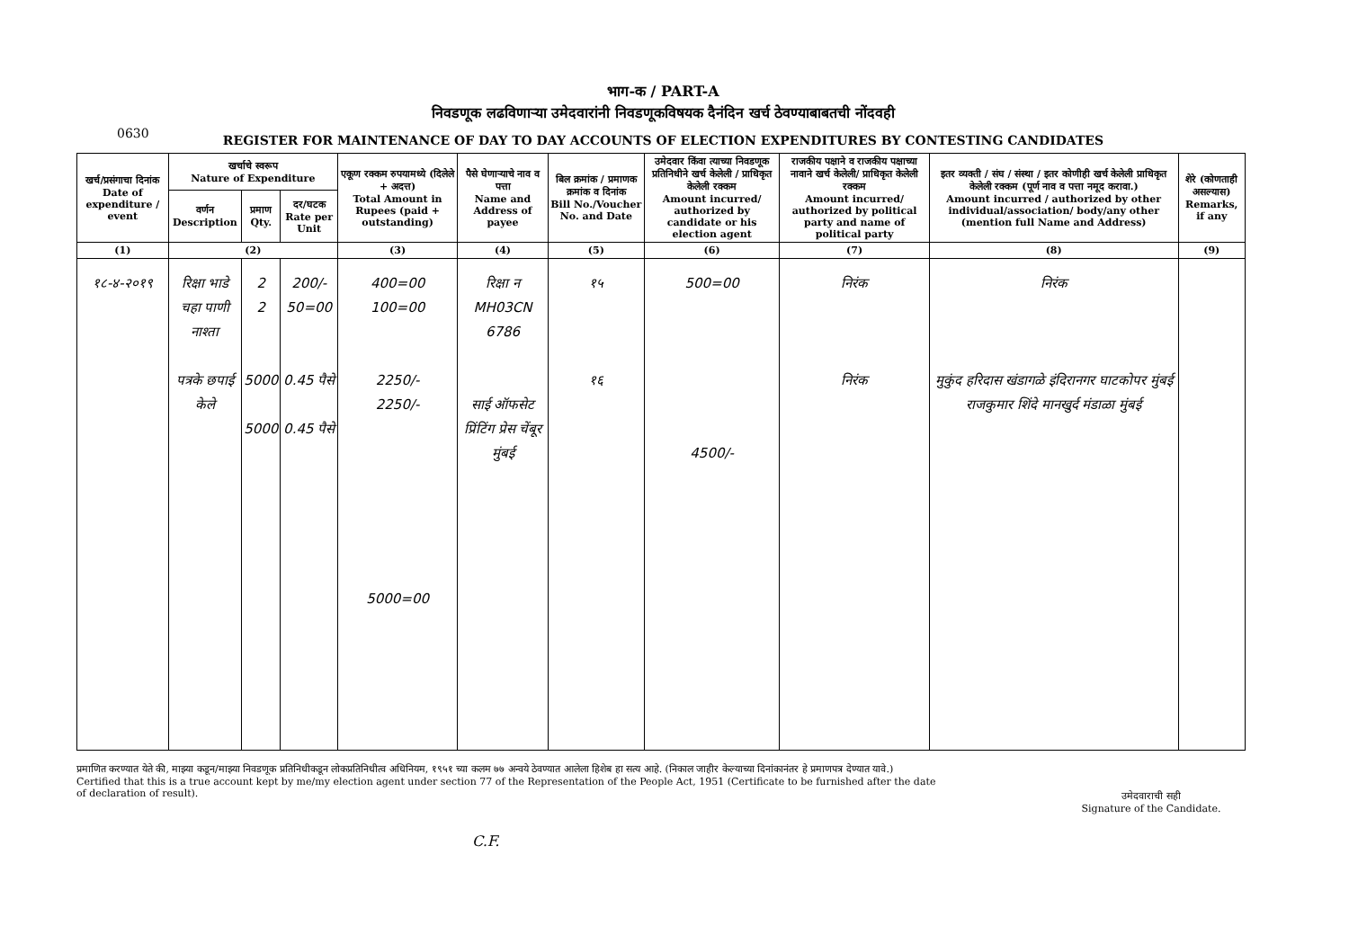भाग-क / PART-A
निवडणूक लढविणाऱ्या उमेदवारांनी निवडणूकविषयक दैनंदिन खर्च ठेवण्याबाबतची नोंदवही
0630
REGISTER FOR MAINTENANCE OF DAY TO DAY ACCOUNTS OF ELECTION EXPENDITURES BY CONTESTING CANDIDATES
| खर्च/प्रसंगाचा दिनांक Date of expenditure / event | खर्चाचे स्वरूप Nature of Expenditure | | | एकूण रक्कम रुपयामध्ये (दिलेले + अदत्त) Total Amount in Rupees (paid + outstanding) | पैसे घेणाऱ्याचे नाव व पत्ता Name and Address of payee | बिल क्रमांक / प्रमाणक क्रमांक व दिनांक Bill No./Voucher No. and Date | उमेदवार किंवा त्याच्या निवडणूक प्रतिनिधीने खर्च केलेली / प्राधिकृत केलेली रक्कम Amount incurred/ authorized by candidate or his election agent | राजकीय पक्षाने व राजकीय पक्षाच्या नावाने खर्च केलेली/ प्राधिकृत केलेली रक्कम Amount incurred/ authorized by political party and name of political party | इतर व्यक्ती / संघ / संस्था / इतर कोणीही खर्च केलेली प्राधिकृत केलेली रक्कम (पूर्ण नाव व पत्ता नमूद करावा.) Amount incurred / authorized by other individual/association/ body/any other (mention full Name and Address) | शेरे (कोणताही असल्यास) Remarks, if any |
| --- | --- | --- | --- | --- | --- | --- | --- | --- | --- | --- |
| | वर्णन Description | प्रमाण Qty. | दर/घटक Rate per Unit | | | | | | | |
| (1) | (2) | | | (3) | (4) | (5) | (6) | (7) | (8) | (9) |
| १८-४-२०१९ | रिक्षा भाडे चहा पाणी नाश्ता पत्रके छपाई केले | 2 2 5000 5000 | 200/- 50=00 0.45 पैसे 0.45 पैसे | 400=00 100=00 2250/- 2250/- 5000=00 | रिक्षा न MH03CN 6786 साई ऑफसेट प्रिंटिंग प्रेस चेंबूर मुंबई | १५ १६ | 500=00 4500/- | निरंक निरंक | निरंक मुकुंद हरिदास खंडागळे इंदिरानगर घाटकोपर मुंबई राजकुमार शिंदे मानखुर्द मंडाळा मुंबई | |
प्रमाणित करण्यात येते की, माझ्या कडून/माझ्या निवडणूक प्रतिनिधीकडून लोकप्रतिनिधीत्व अधिनियम, १९५१ च्या कलम ७७ अन्वये ठेवण्यात आलेला हिशेब हा सत्य आहे. (निकाल जाहीर केल्याच्या दिनांकानंतर हे प्रमाणपत्र देण्यात यावे.)
Certified that this is a true account kept by me/my election agent under section 77 of the Representation of the People Act, 1951 (Certificate to be furnished after the date of declaration of result).
उमेदवाराची सही
Signature of the Candidate.
C.F.